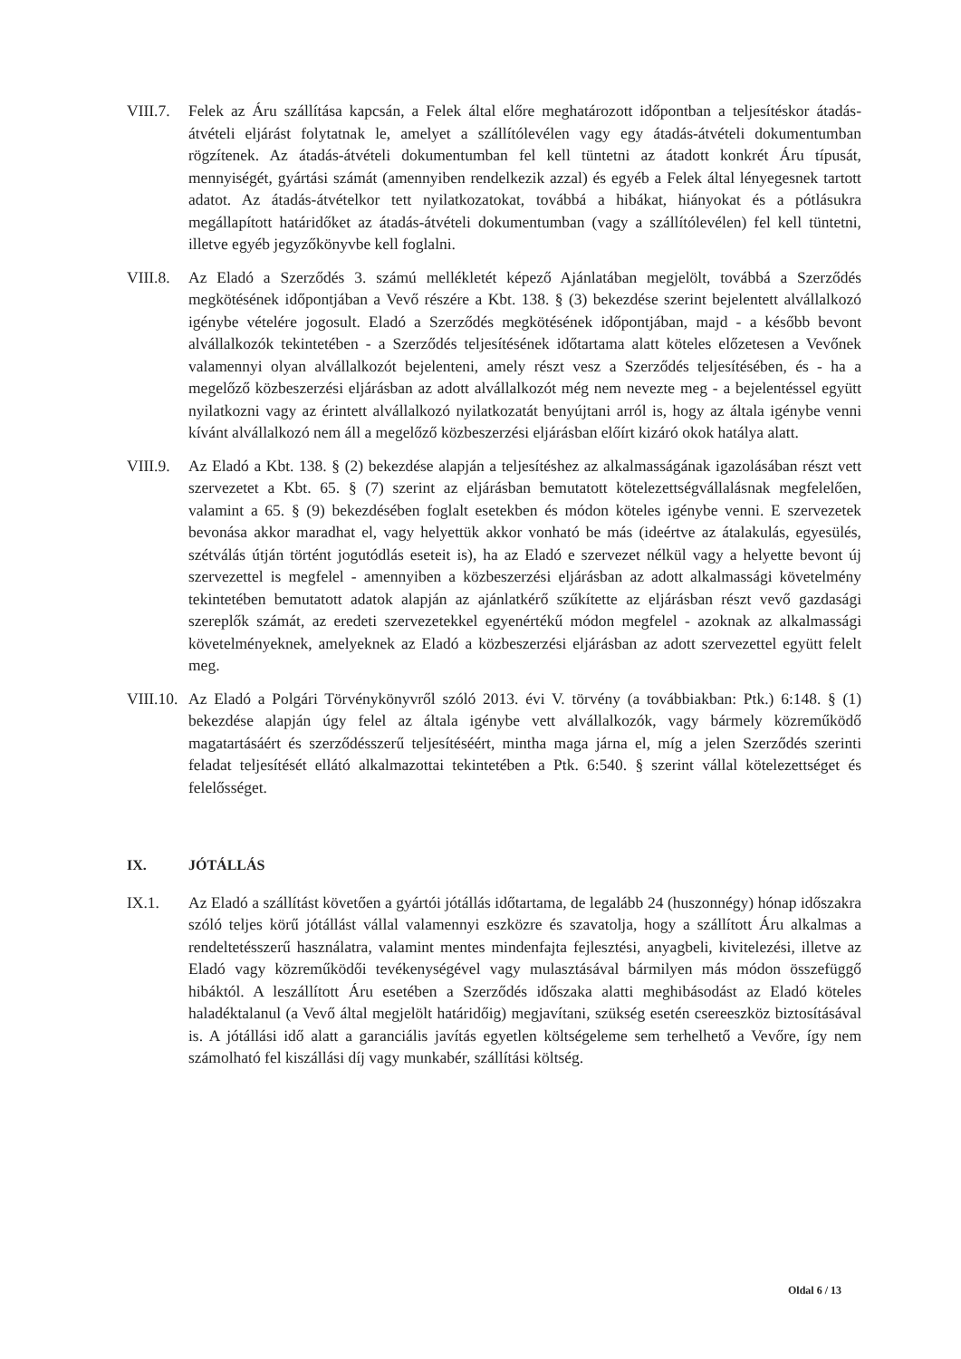VIII.7.
Felek az Áru szállítása kapcsán, a Felek által előre meghatározott időpontban a teljesítéskor átadás-átvételi eljárást folytatnak le, amelyet a szállítólevélen vagy egy átadás-átvételi dokumentumban rögzítenek. Az átadás-átvételi dokumentumban fel kell tüntetni az átadott konkrét Áru típusát, mennyiségét, gyártási számát (amennyiben rendelkezik azzal) és egyéb a Felek által lényegesnek tartott adatot. Az átadás-átvételkor tett nyilatkozatokat, továbbá a hibákat, hiányokat és a pótlásukra megállapított határidőket az átadás-átvételi dokumentumban (vagy a szállítólevélen) fel kell tüntetni, illetve egyéb jegyzőkönyvbe kell foglalni.
VIII.8.
Az Eladó a Szerződés 3. számú mellékletét képező Ajánlatában megjelölt, továbbá a Szerződés megkötésének időpontjában a Vevő részére a Kbt. 138. § (3) bekezdése szerint bejelentett alvállalkozó igénybe vételére jogosult. Eladó a Szerződés megkötésének időpontjában, majd - a később bevont alvállalkozók tekintetében - a Szerződés teljesítésének időtartama alatt köteles előzetesen a Vevőnek valamennyi olyan alvállalkozót bejelenteni, amely részt vesz a Szerződés teljesítésében, és - ha a megelőző közbeszerzési eljárásban az adott alvállalkozót még nem nevezte meg - a bejelentéssel együtt nyilatkozni vagy az érintett alvállalkozó nyilatkozatát benyújtani arról is, hogy az általa igénybe venni kívánt alvállalkozó nem áll a megelőző közbeszerzési eljárásban előírt kizáró okok hatálya alatt.
VIII.9.
Az Eladó a Kbt. 138. § (2) bekezdése alapján a teljesítéshez az alkalmasságának igazolásában részt vett szervezetet a Kbt. 65. § (7) szerint az eljárásban bemutatott kötelezettségvállalásnak megfelelően, valamint a 65. § (9) bekezdésében foglalt esetekben és módon köteles igénybe venni. E szervezetek bevonása akkor maradhat el, vagy helyettük akkor vonható be más (ideértve az átalakulás, egyesülés, szétválás útján történt jogutódlás eseteit is), ha az Eladó e szervezet nélkül vagy a helyette bevont új szervezettel is megfelel - amennyiben a közbeszerzési eljárásban az adott alkalmassági követelmény tekintetében bemutatott adatok alapján az ajánlatkérő szűkítette az eljárásban részt vevő gazdasági szereplők számát, az eredeti szervezetekkel egyenértékű módon megfelel - azoknak az alkalmassági követelményeknek, amelyeknek az Eladó a közbeszerzési eljárásban az adott szervezettel együtt felelt meg.
VIII.10.
Az Eladó a Polgári Törvénykönyvről szóló 2013. évi V. törvény (a továbbiakban: Ptk.) 6:148. § (1) bekezdése alapján úgy felel az általa igénybe vett alvállalkozók, vagy bármely közreműködő magatartásáért és szerződésszerű teljesítéséért, mintha maga járna el, míg a jelen Szerződés szerinti feladat teljesítését ellátó alkalmazottai tekintetében a Ptk. 6:540. § szerint vállal kötelezettséget és felelősséget.
IX. JÓTÁLLÁS
IX.1. Az Eladó a szállítást követően a gyártói jótállás időtartama, de legalább 24 (huszonnégy) hónap időszakra szóló teljes körű jótállást vállal valamennyi eszközre és szavatolja, hogy a szállított Áru alkalmas a rendeltetésszerű használatra, valamint mentes mindenfajta fejlesztési, anyagbeli, kivitelezési, illetve az Eladó vagy közreműködői tevékenységével vagy mulasztásával bármilyen más módon összefüggő hibáktól. A leszállított Áru esetében a Szerződés időszaka alatti meghibásodást az Eladó köteles haladéktalanul (a Vevő által megjelölt határidőig) megjavítani, szükség esetén csereeszköz biztosításával is. A jótállási idő alatt a garanciális javítás egyetlen költségeleme sem terhelhető a Vevőre, így nem számolható fel kiszállási díj vagy munkabér, szállítási költség.
Oldal 6 / 13